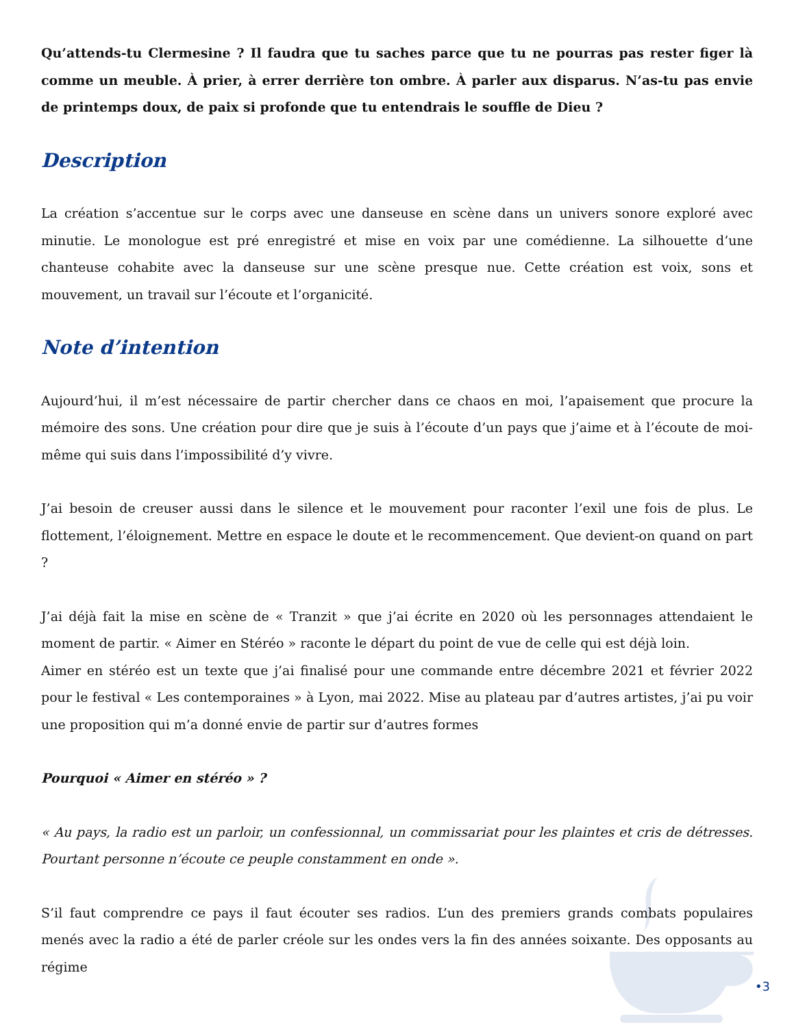Qu’attends-tu Clermesine ? Il faudra que tu saches parce que tu ne pourras pas rester figer là comme un meuble. À prier, à errer derrière ton ombre. À parler aux disparus. N’as-tu pas envie de printemps doux, de paix si profonde que tu entendrais le souffle de Dieu ?
Description
La création s’accentue sur le corps avec une danseuse en scène dans un univers sonore exploré avec minutie. Le monologue est pré enregistré et mise en voix par une comédienne. La silhouette d’une chanteuse cohabite avec la danseuse sur une scène presque nue. Cette création est voix, sons et mouvement, un travail sur l’écoute et l’organicité.
Note d’intention
Aujourd’hui, il m’est nécessaire de partir chercher dans ce chaos en moi, l’apaisement que procure la mémoire des sons. Une création pour dire que je suis à l’écoute d’un pays que j’aime et à l’écoute de moi-même qui suis dans l’impossibilité d’y vivre.
J’ai besoin de creuser aussi dans le silence et le mouvement pour raconter l’exil une fois de plus. Le flottement, l’éloignement. Mettre en espace le doute et le recommencement. Que devient-on quand on part ?
J’ai déjà fait la mise en scène de « Tranzit » que j’ai écrite en 2020 où les personnages attendaient le moment de partir. « Aimer en Stéréo » raconte le départ du point de vue de celle qui est déjà loin.
Aimer en stéréo est un texte que j’ai finalisé pour une commande entre décembre 2021 et février 2022 pour le festival « Les contemporaines » à Lyon, mai 2022. Mise au plateau par d’autres artistes, j’ai pu voir une proposition qui m’a donné envie de partir sur d’autres formes
Pourquoi « Aimer en stéréo » ?
« Au pays, la radio est un parloir, un confessionnal, un commissariat pour les plaintes et cris de détresses. Pourtant personne n’écoute ce peuple constamment en onde ».
S’il faut comprendre ce pays il faut écouter ses radios. L’un des premiers grands combats populaires menés avec la radio a été de parler créole sur les ondes vers la fin des années soixante. Des opposants au régime
•3